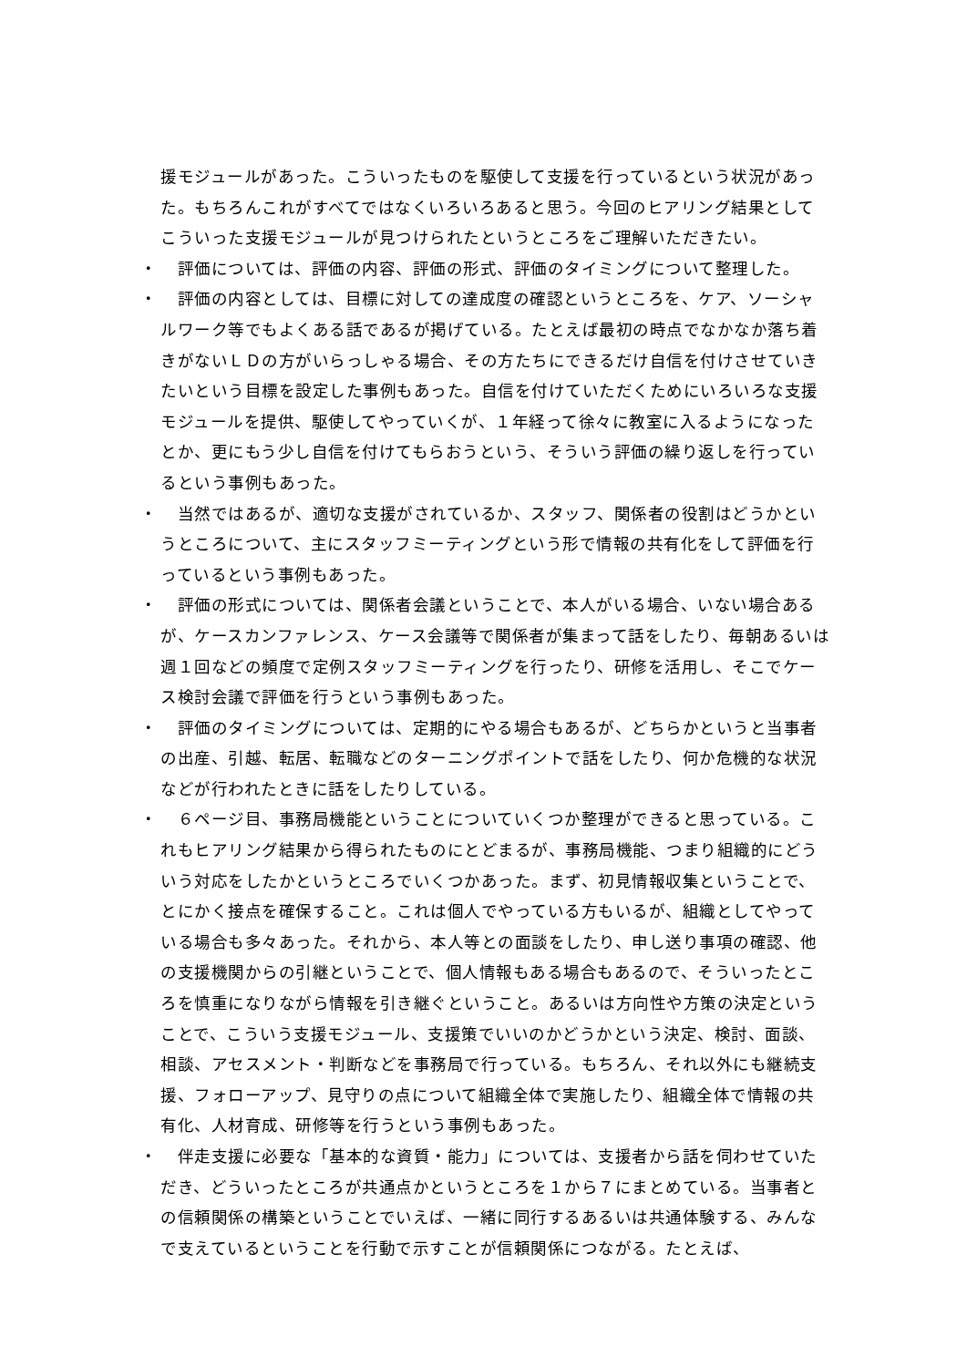援モジュールがあった。こういったものを駆使して支援を行っているという状況があった。もちろんこれがすべてではなくいろいろあると思う。今回のヒアリング結果としてこういった支援モジュールが見つけられたというところをご理解いただきたい。
・　評価については、評価の内容、評価の形式、評価のタイミングについて整理した。
・　評価の内容としては、目標に対しての達成度の確認というところを、ケア、ソーシャルワーク等でもよくある話であるが掲げている。たとえば最初の時点でなかなか落ち着きがないＬＤの方がいらっしゃる場合、その方たちにできるだけ自信を付けさせていきたいという目標を設定した事例もあった。自信を付けていただくためにいろいろな支援モジュールを提供、駆使してやっていくが、１年経って徐々に教室に入るようになったとか、更にもう少し自信を付けてもらおうという、そういう評価の繰り返しを行っているという事例もあった。
・　当然ではあるが、適切な支援がされているか、スタッフ、関係者の役割はどうかというところについて、主にスタッフミーティングという形で情報の共有化をして評価を行っているという事例もあった。
・　評価の形式については、関係者会議ということで、本人がいる場合、いない場合あるが、ケースカンファレンス、ケース会議等で関係者が集まって話をしたり、毎朝あるいは週１回などの頻度で定例スタッフミーティングを行ったり、研修を活用し、そこでケース検討会議で評価を行うという事例もあった。
・　評価のタイミングについては、定期的にやる場合もあるが、どちらかというと当事者の出産、引越、転居、転職などのターニングポイントで話をしたり、何か危機的な状況などが行われたときに話をしたりしている。
・　６ページ目、事務局機能ということについていくつか整理ができると思っている。これもヒアリング結果から得られたものにとどまるが、事務局機能、つまり組織的にどういう対応をしたかというところでいくつかあった。まず、初見情報収集ということで、とにかく接点を確保すること。これは個人でやっている方もいるが、組織としてやっている場合も多々あった。それから、本人等との面談をしたり、申し送り事項の確認、他の支援機関からの引継ということで、個人情報もある場合もあるので、そういったところを慎重になりながら情報を引き継ぐということ。あるいは方向性や方策の決定ということで、こういう支援モジュール、支援策でいいのかどうかという決定、検討、面談、相談、アセスメント・判断などを事務局で行っている。もちろん、それ以外にも継続支援、フォローアップ、見守りの点について組織全体で実施したり、組織全体で情報の共有化、人材育成、研修等を行うという事例もあった。
・　伴走支援に必要な「基本的な資質・能力」については、支援者から話を伺わせていただき、どういったところが共通点かというところを１から７にまとめている。当事者との信頼関係の構築ということでいえば、一緒に同行するあるいは共通体験する、みんなで支えているということを行動で示すことが信頼関係につながる。たとえば、